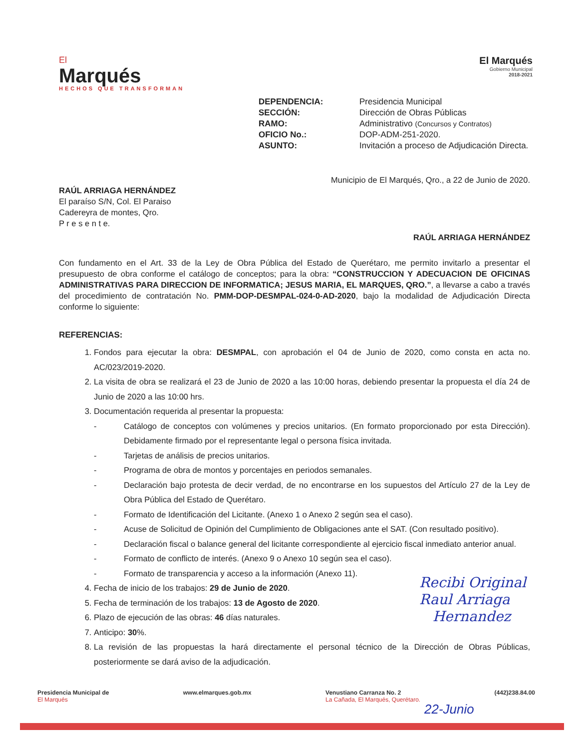El
Marqués
HECHOS QUE TRANSFORMAN
El Marqués
Gobierno Municipal
2018-2021
DEPENDENCIA: Presidencia Municipal SECCIÓN: Dirección de Obras Públicas RAMO: Administrativo (Concursos y Contratos) OFICIO No.: DOP-ADM-251-2020. ASUNTO: Invitación a proceso de Adjudicación Directa.
Municipio de El Marqués, Qro., a 22 de Junio de 2020.
RAÚL ARRIAGA HERNÁNDEZ
El paraíso S/N, Col. El Paraiso
Cadereyra de montes, Qro.
P r e s e n t e.
RAÚL ARRIAGA HERNÁNDEZ
Con fundamento en el Art. 33 de la Ley de Obra Pública del Estado de Querétaro, me permito invitarlo a presentar el presupuesto de obra conforme el catálogo de conceptos; para la obra: “CONSTRUCCION Y ADECUACION DE OFICINAS ADMINISTRATIVAS PARA DIRECCION DE INFORMATICA; JESUS MARIA, EL MARQUES, QRO.”, a llevarse a cabo a través del procedimiento de contratación No. PMM-DOP-DESMPAL-024-0-AD-2020, bajo la modalidad de Adjudicación Directa conforme lo siguiente:
REFERENCIAS:
1. Fondos para ejecutar la obra: DESMPAL, con aprobación el 04 de Junio de 2020, como consta en acta no. AC/023/2019-2020.
2. La visita de obra se realizará el 23 de Junio de 2020 a las 10:00 horas, debiendo presentar la propuesta el día 24 de Junio de 2020 a las 10:00 hrs.
3. Documentación requerida al presentar la propuesta:
Catálogo de conceptos con volúmenes y precios unitarios. (En formato proporcionado por esta Dirección). Debidamente firmado por el representante legal o persona física invitada.
Tarjetas de análisis de precios unitarios.
Programa de obra de montos y porcentajes en periodos semanales.
Declaración bajo protesta de decir verdad, de no encontrarse en los supuestos del Artículo 27 de la Ley de Obra Pública del Estado de Querétaro.
Formato de Identificación del Licitante. (Anexo 1 o Anexo 2 según sea el caso).
Acuse de Solicitud de Opinión del Cumplimiento de Obligaciones ante el SAT. (Con resultado positivo).
Declaración fiscal o balance general del licitante correspondiente al ejercicio fiscal inmediato anterior anual.
Formato de conflicto de interés. (Anexo 9 o Anexo 10 según sea el caso).
Formato de transparencia y acceso a la información (Anexo 11).
4. Fecha de inicio de los trabajos: 29 de Junio de 2020.
5. Fecha de terminación de los trabajos: 13 de Agosto de 2020.
6. Plazo de ejecución de las obras: 46 días naturales.
7. Anticipo: 30%.
8. La revisión de las propuestas la hará directamente el personal técnico de la Dirección de Obras Públicas, posteriormente se dará aviso de la adjudicación.
Recibi Original
Raul Arriaga
Hernandez
Presidencia Municipal de
El Marqués
www.elmarques.gob.mx Venustiano Carranza No. 2
La Cañada, El Marqués, Querétaro.
(442)238.84.00
22-Junio